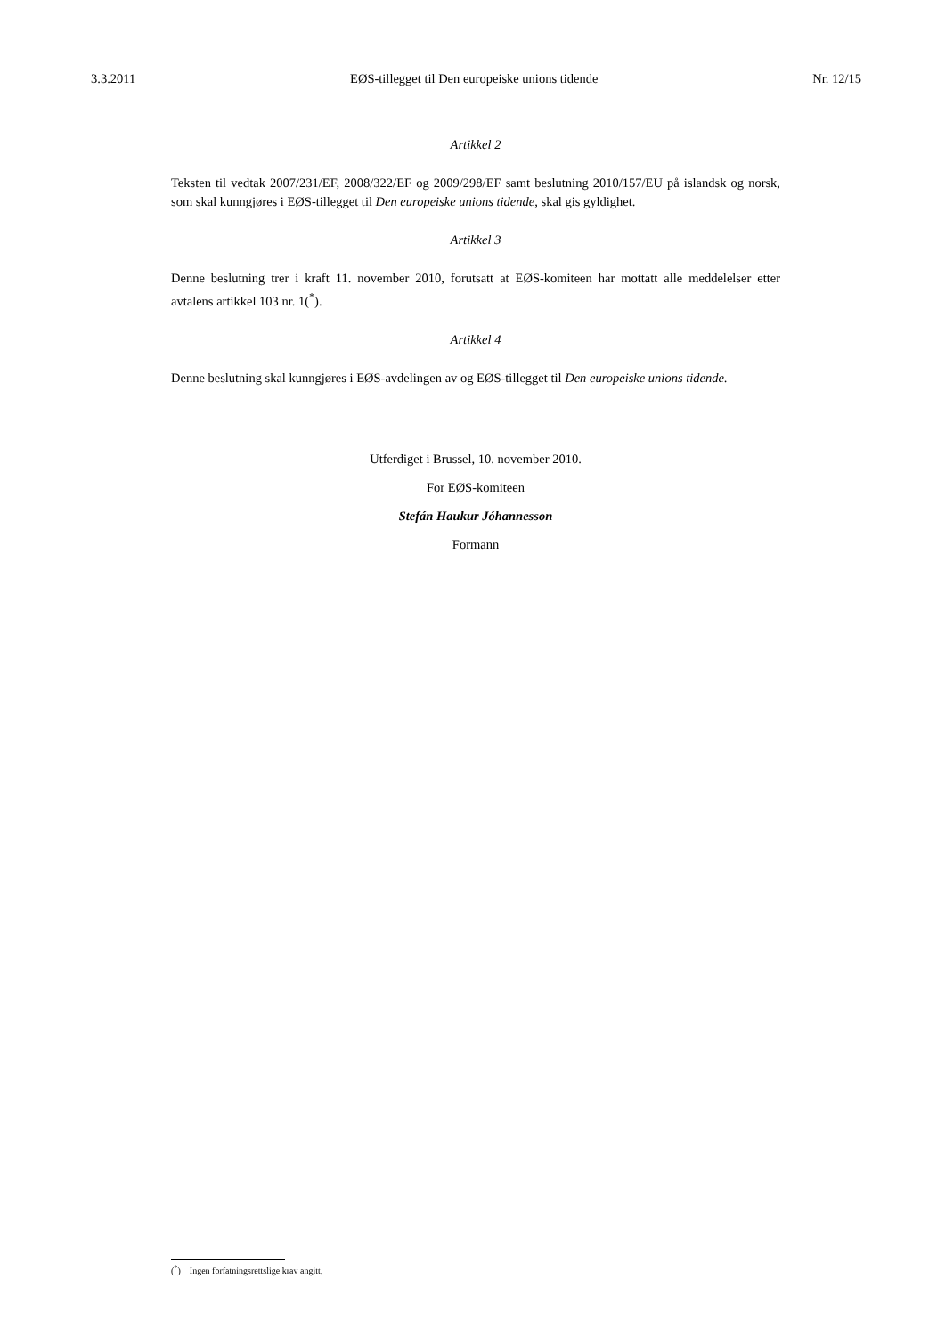3.3.2011 EØS-tillegget til Den europeiske unions tidende Nr. 12/15
Artikkel 2
Teksten til vedtak 2007/231/EF, 2008/322/EF og 2009/298/EF samt beslutning 2010/157/EU på islandsk og norsk, som skal kunngjøres i EØS-tillegget til Den europeiske unions tidende, skal gis gyldighet.
Artikkel 3
Denne beslutning trer i kraft 11. november 2010, forutsatt at EØS-komiteen har mottatt alle meddelelser etter avtalens artikkel 103 nr. 1(<sup>*</sup>).
Artikkel 4
Denne beslutning skal kunngjøres i EØS-avdelingen av og EØS-tillegget til Den europeiske unions tidende.
Utferdiget i Brussel, 10. november 2010.
For EØS-komiteen
Stefán Haukur Jóhannesson
Formann
(<sup>*</sup>) Ingen forfatningsrettslige krav angitt.